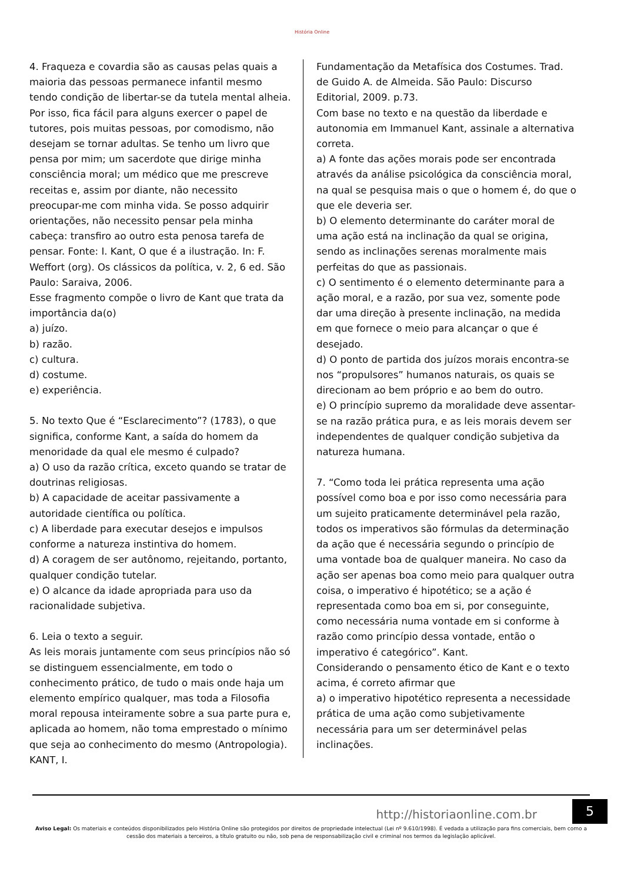História Online
4. Fraqueza e covardia são as causas pelas quais a maioria das pessoas permanece infantil mesmo tendo condição de libertar-se da tutela mental alheia. Por isso, fica fácil para alguns exercer o papel de tutores, pois muitas pessoas, por comodismo, não desejam se tornar adultas. Se tenho um livro que pensa por mim; um sacerdote que dirige minha consciência moral; um médico que me prescreve receitas e, assim por diante, não necessito preocupar-me com minha vida. Se posso adquirir orientações, não necessito pensar pela minha cabeça: transfiro ao outro esta penosa tarefa de pensar. Fonte: I. Kant, O que é a ilustração. In: F. Weffort (org). Os clássicos da política, v. 2, 6 ed. São Paulo: Saraiva, 2006.
Esse fragmento compõe o livro de Kant que trata da importância da(o)
a) juízo.
b) razão.
c) cultura.
d) costume.
e) experiência.
5. No texto Que é “Esclarecimento”? (1783), o que significa, conforme Kant, a saída do homem da menoridade da qual ele mesmo é culpado?
a) O uso da razão crítica, exceto quando se tratar de doutrinas religiosas.
b) A capacidade de aceitar passivamente a autoridade científica ou política.
c) A liberdade para executar desejos e impulsos conforme a natureza instintiva do homem.
d) A coragem de ser autônomo, rejeitando, portanto, qualquer condição tutelar.
e) O alcance da idade apropriada para uso da racionalidade subjetiva.
6. Leia o texto a seguir.
As leis morais juntamente com seus princípios não só se distinguem essencialmente, em todo o conhecimento prático, de tudo o mais onde haja um elemento empírico qualquer, mas toda a Filosofia moral repousa inteiramente sobre a sua parte pura e, aplicada ao homem, não toma emprestado o mínimo que seja ao conhecimento do mesmo (Antropologia). KANT, I.
Fundamentação da Metafísica dos Costumes. Trad. de Guido A. de Almeida. São Paulo: Discurso Editorial, 2009. p.73.
Com base no texto e na questão da liberdade e autonomia em Immanuel Kant, assinale a alternativa correta.
a) A fonte das ações morais pode ser encontrada através da análise psicológica da consciência moral, na qual se pesquisa mais o que o homem é, do que o que ele deveria ser.
b) O elemento determinante do caráter moral de uma ação está na inclinação da qual se origina, sendo as inclinações serenas moralmente mais perfeitas do que as passionais.
c) O sentimento é o elemento determinante para a ação moral, e a razão, por sua vez, somente pode dar uma direção à presente inclinação, na medida em que fornece o meio para alcançar o que é desejado.
d) O ponto de partida dos juízos morais encontra-se nos “propulsores” humanos naturais, os quais se direcionam ao bem próprio e ao bem do outro.
e) O princípio supremo da moralidade deve assentar-se na razão prática pura, e as leis morais devem ser independentes de qualquer condição subjetiva da natureza humana.
7. “Como toda lei prática representa uma ação possível como boa e por isso como necessária para um sujeito praticamente determinável pela razão, todos os imperativos são fórmulas da determinação da ação que é necessária segundo o princípio de uma vontade boa de qualquer maneira. No caso da ação ser apenas boa como meio para qualquer outra coisa, o imperativo é hipotético; se a ação é representada como boa em si, por conseguinte, como necessária numa vontade em si conforme à razão como princípio dessa vontade, então o imperativo é categórico”. Kant.
Considerando o pensamento ético de Kant e o texto acima, é correto afirmar que
a) o imperativo hipotético representa a necessidade prática de uma ação como subjetivamente necessária para um ser determinável pelas inclinações.
http://historiaonline.com.br
5
Aviso Legal: Os materiais e conteúdos disponibilizados pelo História Online são protegidos por direitos de propriedade intelectual (Lei nº 9.610/1998). É vedada a utilização para fins comerciais, bem como a cessão dos materiais a terceiros, a título gratuito ou não, sob pena de responsabilização civil e criminal nos termos da legislação aplicável.